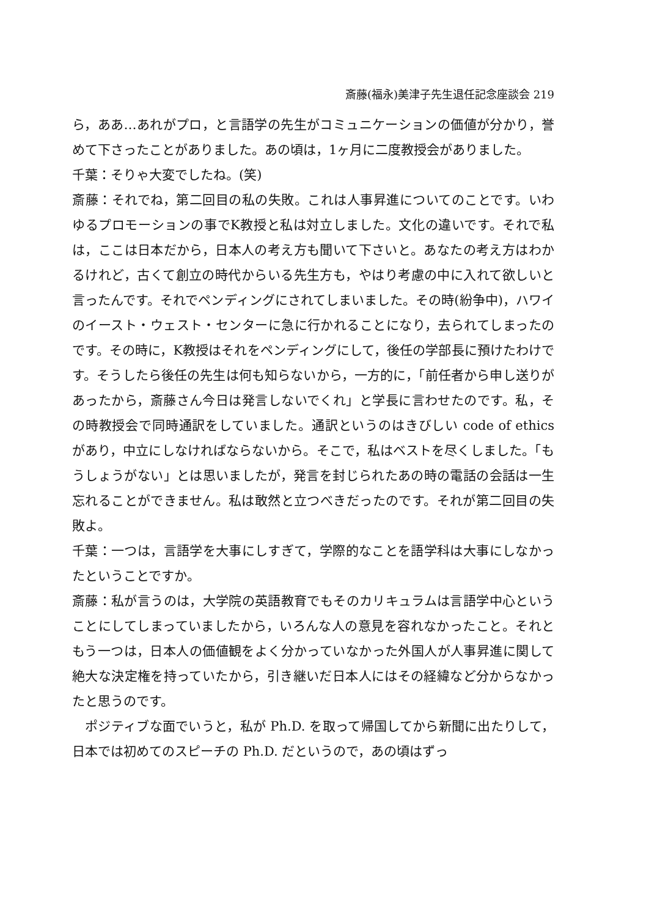斎藤(福永)美津子先生退任記念座談会 219
ら，ああ…あれがプロ，と言語学の先生がコミュニケーションの価値が分かり，誉めて下さったことがありました。あの頃は，1ヶ月に二度教授会がありました。
千葉：そりゃ大変でしたね。(笑)
斎藤：それでね，第二回目の私の失敗。これは人事昇進についてのことです。いわゆるプロモーションの事でK教授と私は対立しました。文化の違いです。それで私は，ここは日本だから，日本人の考え方も聞いて下さいと。あなたの考え方はわかるけれど，古くて創立の時代からいる先生方も，やはり考慮の中に入れて欲しいと言ったんです。それでペンディングにされてしまいました。その時(紛争中)，ハワイのイースト・ウェスト・センターに急に行かれることになり，去られてしまったのです。その時に，K教授はそれをペンディングにして，後任の学部長に預けたわけです。そうしたら後任の先生は何も知らないから，一方的に，「前任者から申し送りがあったから，斎藤さん今日は発言しないでくれ」と学長に言わせたのです。私，その時教授会で同時通訳をしていました。通訳というのはきびしい code of ethics があり，中立にしなければならないから。そこで，私はベストを尽くしました。「もうしょうがない」とは思いましたが，発言を封じられたあの時の電話の会話は一生忘れることができません。私は敢然と立つべきだったのです。それが第二回目の失敗よ。
千葉：一つは，言語学を大事にしすぎて，学際的なことを語学科は大事にしなかったということですか。
斎藤：私が言うのは，大学院の英語教育でもそのカリキュラムは言語学中心ということにしてしまっていましたから，いろんな人の意見を容れなかったこと。それともう一つは，日本人の価値観をよく分かっていなかった外国人が人事昇進に関して絶大な決定権を持っていたから，引き継いだ日本人にはその経緯など分からなかったと思うのです。
ポジティブな面でいうと，私が Ph.D. を取って帰国してから新聞に出たりして，日本では初めてのスピーチの Ph.D. だというので，あの頃はずっ